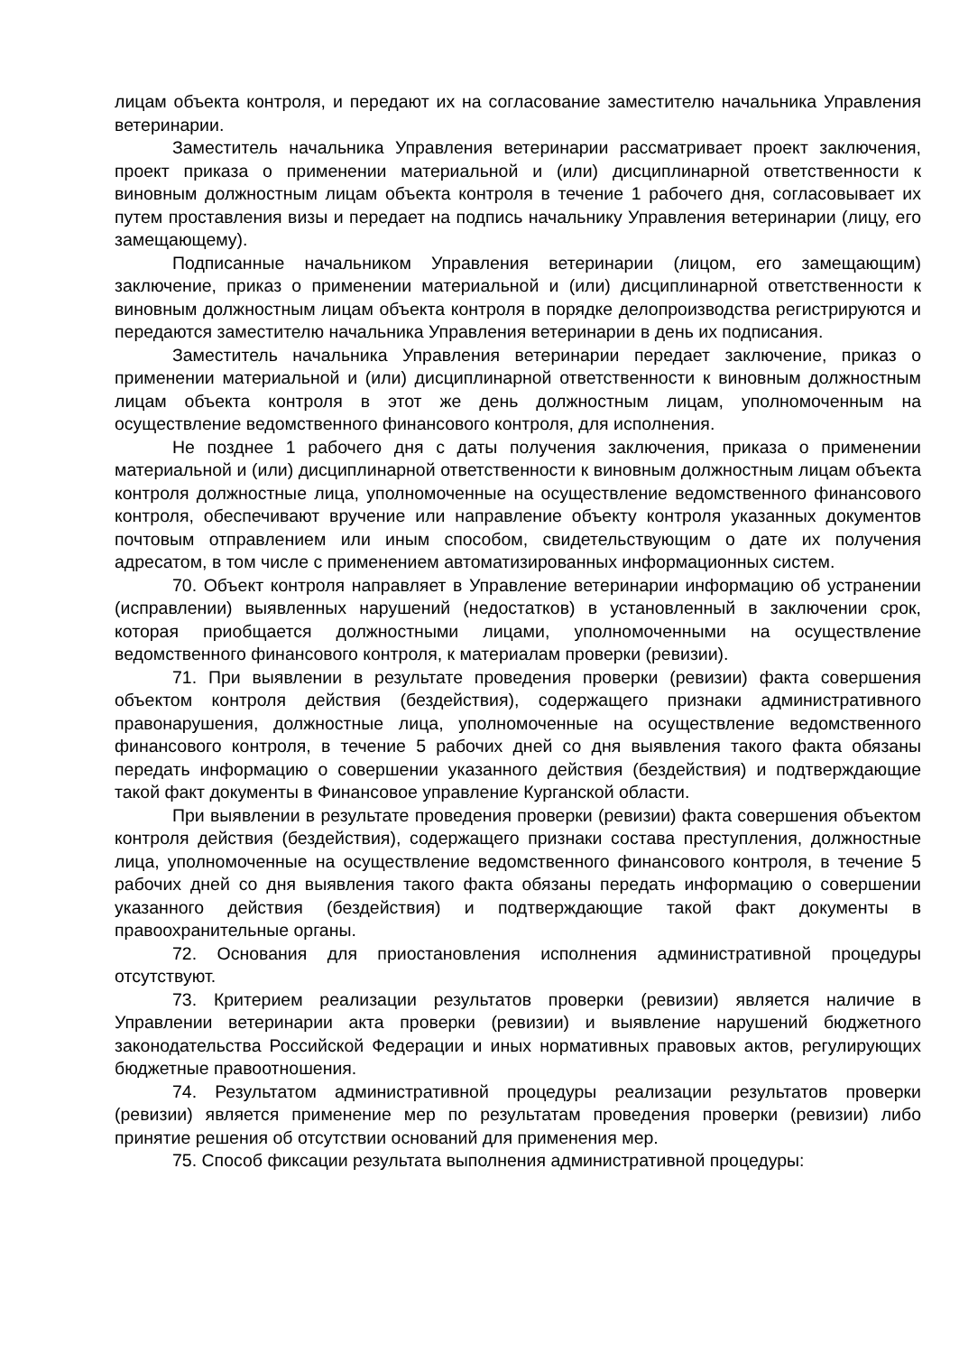лицам объекта контроля, и передают их на согласование заместителю начальника Управления ветеринарии.
Заместитель начальника Управления ветеринарии рассматривает проект заключения, проект приказа о применении материальной и (или) дисциплинарной ответственности к виновным должностным лицам объекта контроля в течение 1 рабочего дня, согласовывает их путем проставления визы и передает на подпись начальнику Управления ветеринарии (лицу, его замещающему).
Подписанные начальником Управления ветеринарии (лицом, его замещающим) заключение, приказ о применении материальной и (или) дисциплинарной ответственности к виновным должностным лицам объекта контроля в порядке делопроизводства регистрируются и передаются заместителю начальника Управления ветеринарии в день их подписания.
Заместитель начальника Управления ветеринарии передает заключение, приказ о применении материальной и (или) дисциплинарной ответственности к виновным должностным лицам объекта контроля в этот же день должностным лицам, уполномоченным на осуществление ведомственного финансового контроля, для исполнения.
Не позднее 1 рабочего дня с даты получения заключения, приказа о применении материальной и (или) дисциплинарной ответственности к виновным должностным лицам объекта контроля должностные лица, уполномоченные на осуществление ведомственного финансового контроля, обеспечивают вручение или направление объекту контроля указанных документов почтовым отправлением или иным способом, свидетельствующим о дате их получения адресатом, в том числе с применением автоматизированных информационных систем.
70. Объект контроля направляет в Управление ветеринарии информацию об устранении (исправлении) выявленных нарушений (недостатков) в установленный в заключении срок, которая приобщается должностными лицами, уполномоченными на осуществление ведомственного финансового контроля, к материалам проверки (ревизии).
71. При выявлении в результате проведения проверки (ревизии) факта совершения объектом контроля действия (бездействия), содержащего признаки административного правонарушения, должностные лица, уполномоченные на осуществление ведомственного финансового контроля, в течение 5 рабочих дней со дня выявления такого факта обязаны передать информацию о совершении указанного действия (бездействия) и подтверждающие такой факт документы в Финансовое управление Курганской области.
При выявлении в результате проведения проверки (ревизии) факта совершения объектом контроля действия (бездействия), содержащего признаки состава преступления, должностные лица, уполномоченные на осуществление ведомственного финансового контроля, в течение 5 рабочих дней со дня выявления такого факта обязаны передать информацию о совершении указанного действия (бездействия) и подтверждающие такой факт документы в правоохранительные органы.
72. Основания для приостановления исполнения административной процедуры отсутствуют.
73. Критерием реализации результатов проверки (ревизии) является наличие в Управлении ветеринарии акта проверки (ревизии) и выявление нарушений бюджетного законодательства Российской Федерации и иных нормативных правовых актов, регулирующих бюджетные правоотношения.
74. Результатом административной процедуры реализации результатов проверки (ревизии) является применение мер по результатам проведения проверки (ревизии) либо принятие решения об отсутствии оснований для применения мер.
75. Способ фиксации результата выполнения административной процедуры: